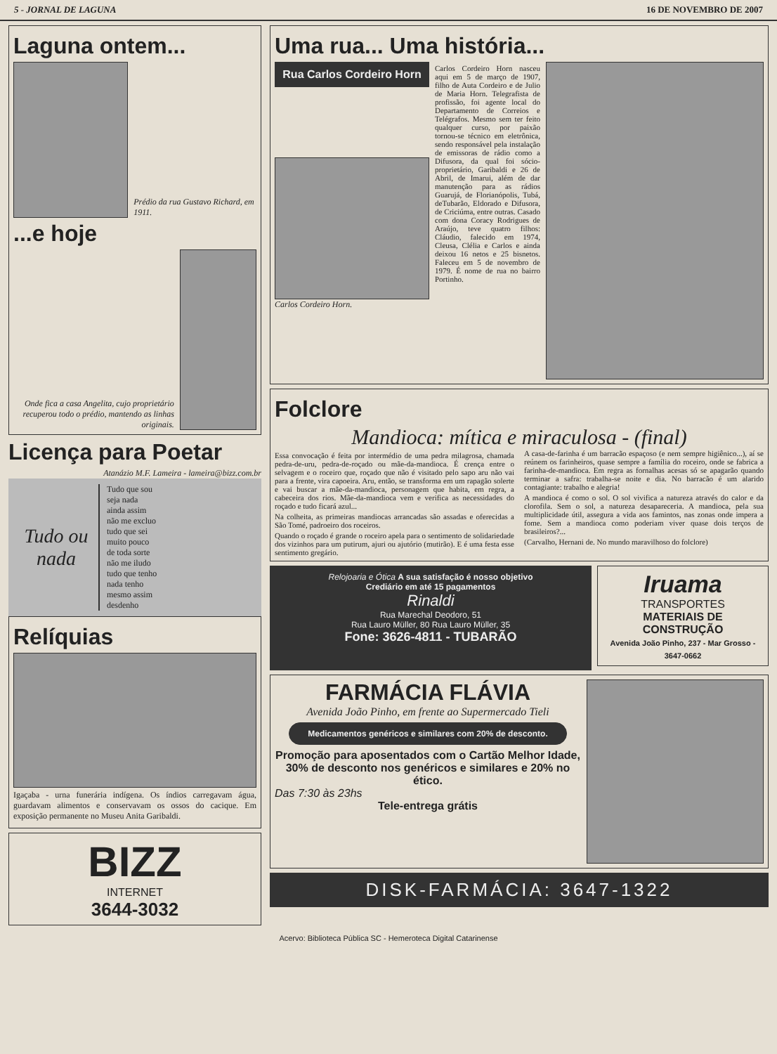5 - JORNAL DE LAGUNA 16 DE NOVEMBRO DE 2007
Laguna ontem...
Prédio da rua Gustavo Richard, em 1911.
...e hoje
Onde fica a casa Angelita, cujo proprietário recuperou todo o prédio, mantendo as linhas originais.
Licença para Poetar
Atanázio M.F. Lameira - lameira@bizz.com.br
Tudo ou nada
Tudo que sou
seja nada
ainda assim
não me excluo
tudo que sei
muito pouco
de toda sorte
não me iludo
tudo que tenho
nada tenho
mesmo assim
desdenho
Relíquias
Igaçaba - urna funerária indígena. Os índios carregavam água, guardavam alimentos e conservavam os ossos do cacique. Em exposição permanente no Museu Anita Garibaldi.
BIZZ
INTERNET
3644-3032
Uma rua... Uma história...
Rua Carlos Cordeiro Horn
Carlos Cordeiro Horn.
Carlos Cordeiro Horn nasceu aqui em 5 de março de 1907, filho de Auta Cordeiro e de Julio de Maria Horn. Telegrafista de profissão, foi agente local do Departamento de Correios e Telégrafos. Mesmo sem ter feito qualquer curso, por paixão tornou-se técnico em eletrônica, sendo responsável pela instalação de emissoras de rádio como a Difusora, da qual foi sócio-proprietário, Garibaldi e 26 de Abril, de Imarui, além de dar manutenção para as rádios Guarujá, de Florianópolis, Tubá, deTubarão, Eldorado e Difusora, de Criciúma, entre outras. Casado com dona Coracy Rodrigues de Araújo, teve quatro filhos: Cláudio, falecido em 1974, Cleusa, Clélia e Carlos e ainda deixou 16 netos e 25 bisnetos. Faleceu em 5 de novembro de 1979. É nome de rua no bairro Portinho.
Folclore
Mandioca: mítica e miraculosa - (final)
Essa convocação é feita por intermédio de uma pedra milagrosa, chamada pedra-de-uru, pedra-de-roçado ou mãe-da-mandioca. É crença entre o selvagem e o roceiro que, roçado que não é visitado pelo sapo aru não vai para a frente, vira capoeira. Aru, então, se transforma em um rapagão solerte e vai buscar a mãe-da-mandioca, personagem que habita, em regra, a cabeceira dos rios. Mãe-da-mandioca vem e verifica as necessidades do roçado e tudo ficará azul...
Na colheita, as primeiras mandiocas arrancadas são assadas e oferecidas a São Tomé, padroeiro dos roceiros.
Quando o roçado é grande o roceiro apela para o sentimento de solidariedade dos vizinhos para um putirum, ajuri ou ajutório (mutirão). E é uma festa esse sentimento gregário.
A casa-de-farinha é um barracão espaçoso (e nem sempre higiênico...), aí se reúnem os farinheiros, quase sempre a família do roceiro, onde se fabrica a farinha-de-mandioca. Em regra as fornalhas acesas só se apagarão quando terminar a safra: trabalha-se noite e dia. No barracão é um alarido contagiante: trabalho e alegria!
A mandioca é como o sol. O sol vivifica a natureza através do calor e da clorofila. Sem o sol, a natureza desapareceria. A mandioca, pela sua multiplicidade útil, assegura a vida aos famintos, nas zonas onde impera a fome. Sem a mandioca como poderiam viver quase dois terços de brasileiros?...
(Carvalho, Hernani de. No mundo maravilhoso do folclore)
Relojoaria e Ótica A sua satisfação é nosso objetivo
Crediário em até 15 pagamentos
Rinaldi
Rua Marechal Deodoro, 51
Rua Lauro Müller, 80 Rua Lauro Müller, 35
Fone: 3626-4811 - TUBARÃO
Iruama
TRANSPORTES
MATERIAIS DE CONSTRUÇÃO
Avenida João Pinho, 237 - Mar Grosso - 3647-0662
FARMÁCIA FLÁVIA
Avenida João Pinho, em frente ao Supermercado Tieli
Medicamentos genéricos e similares com 20% de desconto.
Promoção para aposentados com o Cartão Melhor Idade, 30% de desconto nos genéricos e similares e 20% no ético.
Das 7:30 às 23hs
Tele-entrega grátis
DISK-FARMÁCIA: 3647-1322
Acervo: Biblioteca Pública SC - Hemeroteca Digital Catarinense